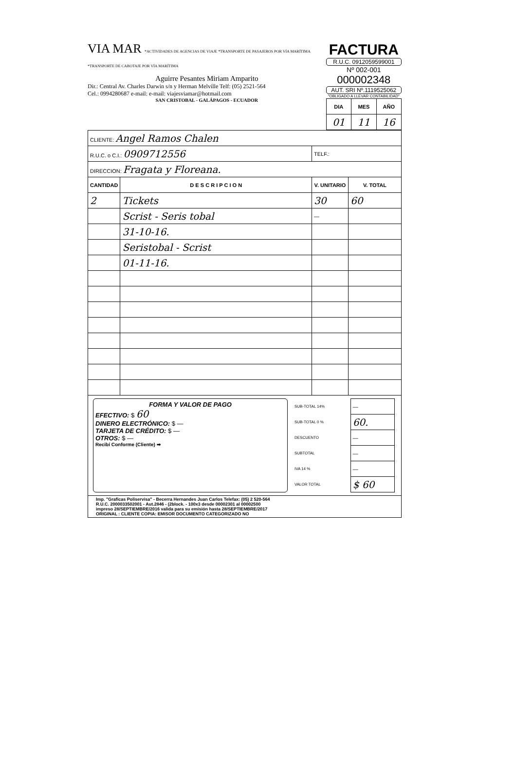VIA MAR *ACTIVIDADES DE AGENCIAS DE VIAJE *TRANSPORTE DE PASAJEROS POR VÍA MARÍTIMA *TRANSPORTE DE CABOTAJE POR VÍA MARÍTIMA
Aguirre Pesantes Miriam Amparito
Dir.: Central Av. Charles Darwin s/n y Herman Melville Telf: (05) 2521-564
Cel.: 0994280687 e-mail: e-mail: viajesviamar@hotmail.com
SAN CRISTOBAL - GALÁPAGOS - ECUADOR
FACTURA
R.U.C. 0912059599001
Nº 002-001 000002348
AUT. SRI Nº.1119525062
"OBLIGADO A LLEVAR CONTABILIDAD"
| DIA | MES | AÑO |
| --- | --- | --- |
| 01 | 11 | 16 |
| CLIENTE: Angel Ramos Chalen | | | |
| R.U.C. o C.I.: 0909712556 | | TELF.: | |
| DIRECCION: Fragata y Floreana. | | | |
| CANTIDAD | D E S C R I P C I O N | V. UNITARIO | V. TOTAL |
| 2 | Tickets | 30 | 60 |
| | Scrist - Seris tobal | — | |
| | 31-10-16. | | |
| | Seristobal - Scrist | | |
| | 01-11-16. | | |
FORMA Y VALOR DE PAGO
EFECTIVO: $ 60
DINERO ELECTRÓNICO: $ —
TARJETA DE CRÉDITO: $ —
OTROS: $ —
Recibí Conforme (Cliente) ➡
| SUB-TOTAL 14% | — |
| SUB-TOTAL 0 % | 60. |
| DESCUENTO | — |
| SUBTOTAL | — |
| IVA 14 % | — |
| VALOR TOTAL | $ 60 |
Imp. "Graficas Poliservisa" - Becerra Hernandes Juan Carlos Telefax: (05) 2 520-564
R.U.C. 2000033502001 - Aut.2846 - (2block. - 100x3 desde 00002301 al 00002500
impreso 28/SEPTIEMBRE/2016 valida para su emisión hasta 28/SEPTIEMBRE/2017
ORIGINAL : CLIENTE COPIA: EMISOR DOCUMENTO CATEGORIZADO NO